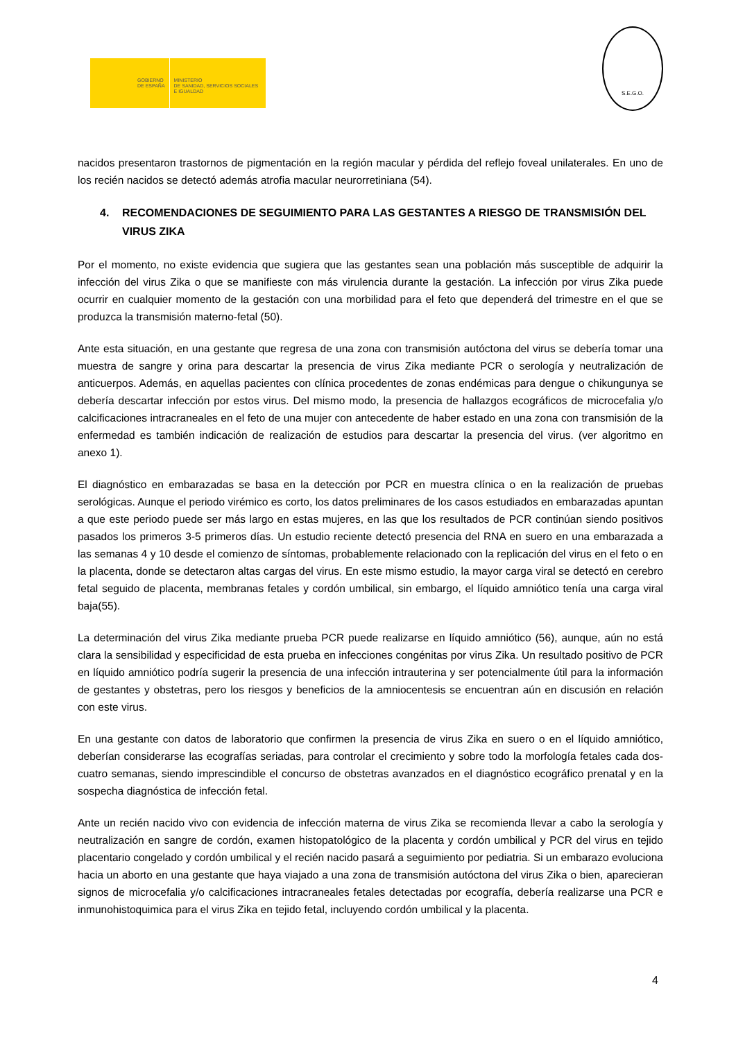GOBIERNO
DE ESPAÑA
MINISTERIO
DE SANIDAD, SERVICIOS SOCIALES
E IGUALDAD
S.E.G.O.
nacidos presentaron trastornos de pigmentación en la región macular y pérdida del reflejo foveal unilaterales. En uno de los recién nacidos se detectó además atrofia macular neurorretiniana (54).
4. RECOMENDACIONES DE SEGUIMIENTO PARA LAS GESTANTES A RIESGO DE TRANSMISIÓN DEL VIRUS ZIKA
Por el momento, no existe evidencia que sugiera que las gestantes sean una población más susceptible de adquirir la infección del virus Zika o que se manifieste con más virulencia durante la gestación. La infección por virus Zika puede ocurrir en cualquier momento de la gestación con una morbilidad para el feto que dependerá del trimestre en el que se produzca la transmisión materno-fetal (50).
Ante esta situación, en una gestante que regresa de una zona con transmisión autóctona del virus se debería tomar una muestra de sangre y orina para descartar la presencia de virus Zika mediante PCR o serología y neutralización de anticuerpos. Además, en aquellas pacientes con clínica procedentes de zonas endémicas para dengue o chikungunya se debería descartar infección por estos virus. Del mismo modo, la presencia de hallazgos ecográficos de microcefalia y/o calcificaciones intracraneales en el feto de una mujer con antecedente de haber estado en una zona con transmisión de la enfermedad es también indicación de realización de estudios para descartar la presencia del virus. (ver algoritmo en anexo 1).
El diagnóstico en embarazadas se basa en la detección por PCR en muestra clínica o en la realización de pruebas serológicas. Aunque el periodo virémico es corto, los datos preliminares de los casos estudiados en embarazadas apuntan a que este periodo puede ser más largo en estas mujeres, en las que los resultados de PCR continúan siendo positivos pasados los primeros 3-5 primeros días. Un estudio reciente detectó presencia del RNA en suero en una embarazada a las semanas 4 y 10 desde el comienzo de síntomas, probablemente relacionado con la replicación del virus en el feto o en la placenta, donde se detectaron altas cargas del virus. En este mismo estudio, la mayor carga viral se detectó en cerebro fetal seguido de placenta, membranas fetales y cordón umbilical, sin embargo, el líquido amniótico tenía una carga viral baja(55).
La determinación del virus Zika mediante prueba PCR puede realizarse en líquido amniótico (56), aunque, aún no está clara la sensibilidad y especificidad de esta prueba en infecciones congénitas por virus Zika. Un resultado positivo de PCR en líquido amniótico podría sugerir la presencia de una infección intrauterina y ser potencialmente útil para la información de gestantes y obstetras, pero los riesgos y beneficios de la amniocentesis se encuentran aún en discusión en relación con este virus.
En una gestante con datos de laboratorio que confirmen la presencia de virus Zika en suero o en el líquido amniótico, deberían considerarse las ecografías seriadas, para controlar el crecimiento y sobre todo la morfología fetales cada dos-cuatro semanas, siendo imprescindible el concurso de obstetras avanzados en el diagnóstico ecográfico prenatal y en la sospecha diagnóstica de infección fetal.
Ante un recién nacido vivo con evidencia de infección materna de virus Zika se recomienda llevar a cabo la serología y neutralización en sangre de cordón, examen histopatológico de la placenta y cordón umbilical y PCR del virus en tejido placentario congelado y cordón umbilical y el recién nacido pasará a seguimiento por pediatria. Si un embarazo evoluciona hacia un aborto en una gestante que haya viajado a una zona de transmisión autóctona del virus Zika o bien, aparecieran signos de microcefalia y/o calcificaciones intracraneales fetales detectadas por ecografía, debería realizarse una PCR e inmunohistoquimica para el virus Zika en tejido fetal, incluyendo cordón umbilical y la placenta.
4